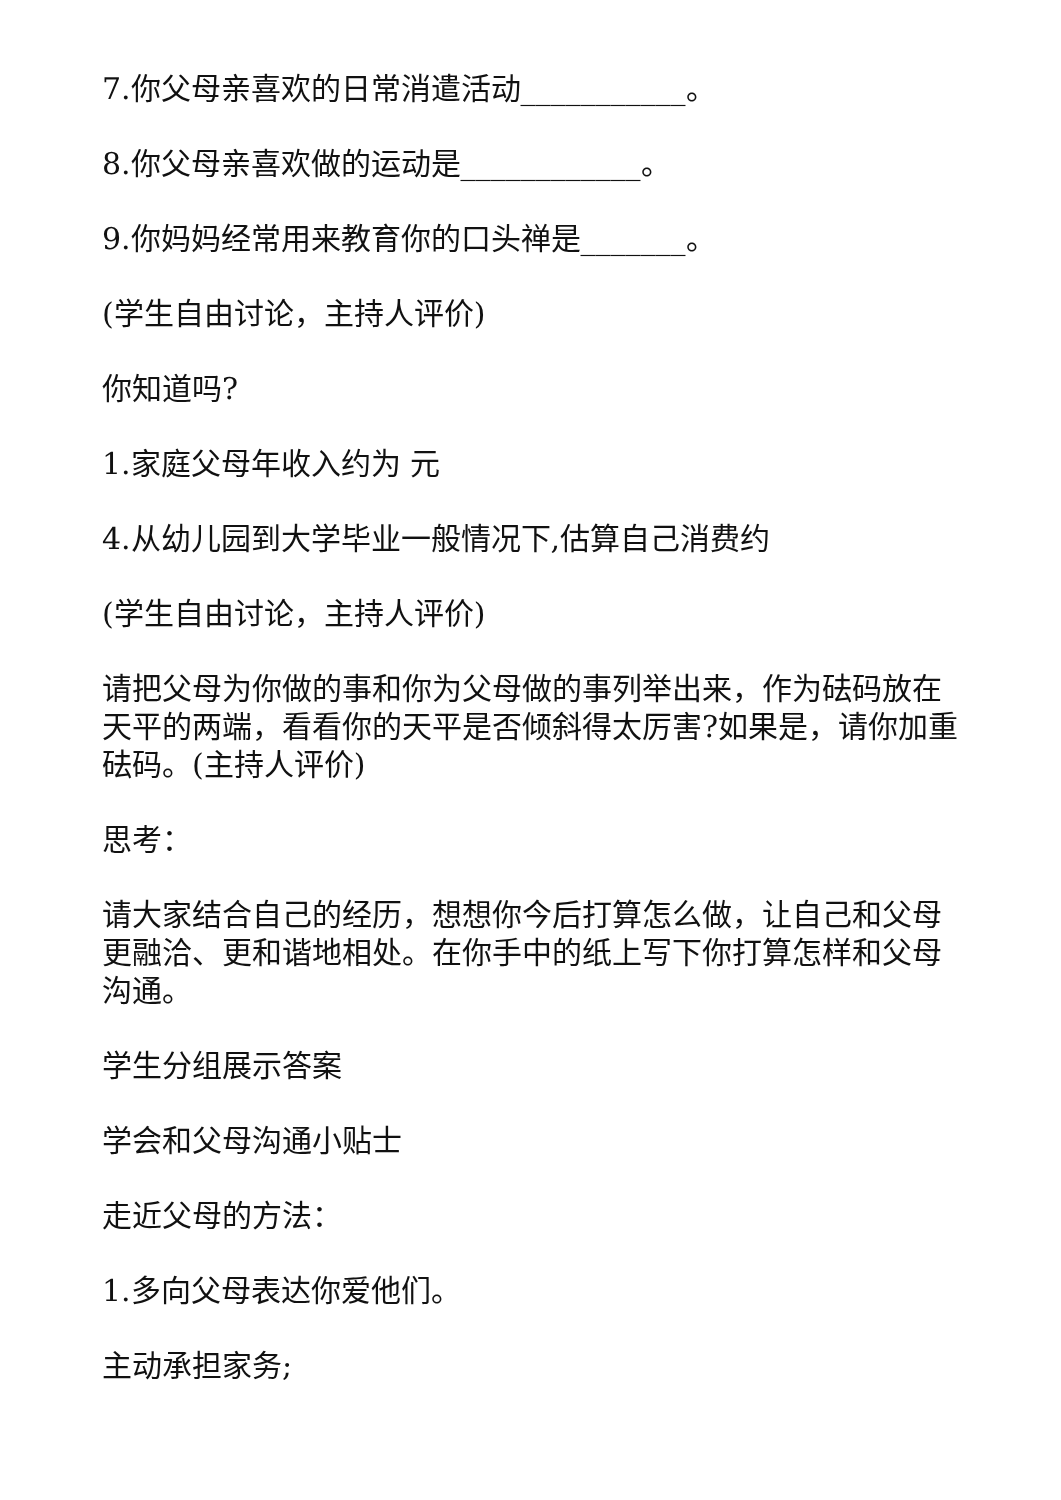7.你父母亲喜欢的日常消遣活动___________。
8.你父母亲喜欢做的运动是____________。
9.你妈妈经常用来教育你的口头禅是_______。
(学生自由讨论，主持人评价)
你知道吗?
1.家庭父母年收入约为 元
4.从幼儿园到大学毕业一般情况下,估算自己消费约
(学生自由讨论，主持人评价)
请把父母为你做的事和你为父母做的事列举出来，作为砝码放在天平的两端，看看你的天平是否倾斜得太厉害?如果是，请你加重砝码。(主持人评价)
思考：
请大家结合自己的经历，想想你今后打算怎么做，让自己和父母更融洽、更和谐地相处。在你手中的纸上写下你打算怎样和父母沟通。
学生分组展示答案
学会和父母沟通小贴士
走近父母的方法：
1.多向父母表达你爱他们。
主动承担家务;